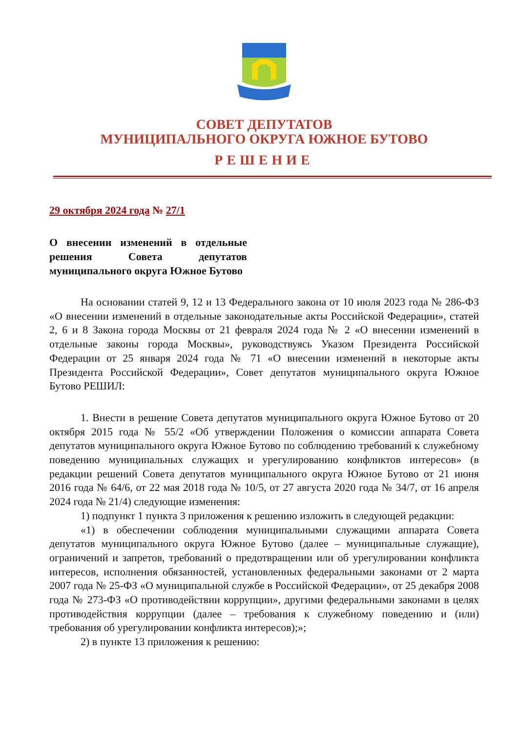СОВЕТ ДЕПУТАТОВ
МУНИЦИПАЛЬНОГО ОКРУГА ЮЖНОЕ БУТОВО
РЕШЕНИЕ
29 октября 2024 года № 27/1
О внесении изменений в отдельные решения Совета депутатов муниципального округа Южное Бутово
На основании статей 9, 12 и 13 Федерального закона от 10 июля 2023 года № 286-ФЗ «О внесении изменений в отдельные законодательные акты Российской Федерации», статей 2, 6 и 8 Закона города Москвы от 21 февраля 2024 года № 2 «О внесении изменений в отдельные законы города Москвы», руководствуясь Указом Президента Российской Федерации от 25 января 2024 года № 71 «О внесении изменений в некоторые акты Президента Российской Федерации», Совет депутатов муниципального округа Южное Бутово РЕШИЛ:
1. Внести в решение Совета депутатов муниципального округа Южное Бутово от 20 октября 2015 года № 55/2 «Об утверждении Положения о комиссии аппарата Совета депутатов муниципального округа Южное Бутово по соблюдению требований к служебному поведению муниципальных служащих и урегулированию конфликтов интересов» (в редакции решений Совета депутатов муниципального округа Южное Бутово от 21 июня 2016 года № 64/6, от 22 мая 2018 года № 10/5, от 27 августа 2020 года № 34/7, от 16 апреля 2024 года № 21/4) следующие изменения:
1) подпункт 1 пункта 3 приложения к решению изложить в следующей редакции:
«1) в обеспечении соблюдения муниципальными служащими аппарата Совета депутатов муниципального округа Южное Бутово (далее – муниципальные служащие), ограничений и запретов, требований о предотвращении или об урегулировании конфликта интересов, исполнения обязанностей, установленных федеральными законами от 2 марта 2007 года № 25-ФЗ «О муниципальной службе в Российской Федерации», от 25 декабря 2008 года № 273-ФЗ «О противодействии коррупции», другими федеральными законами в целях противодействия коррупции (далее – требования к служебному поведению и (или) требования об урегулировании конфликта интересов);»;
2) в пункте 13 приложения к решению: